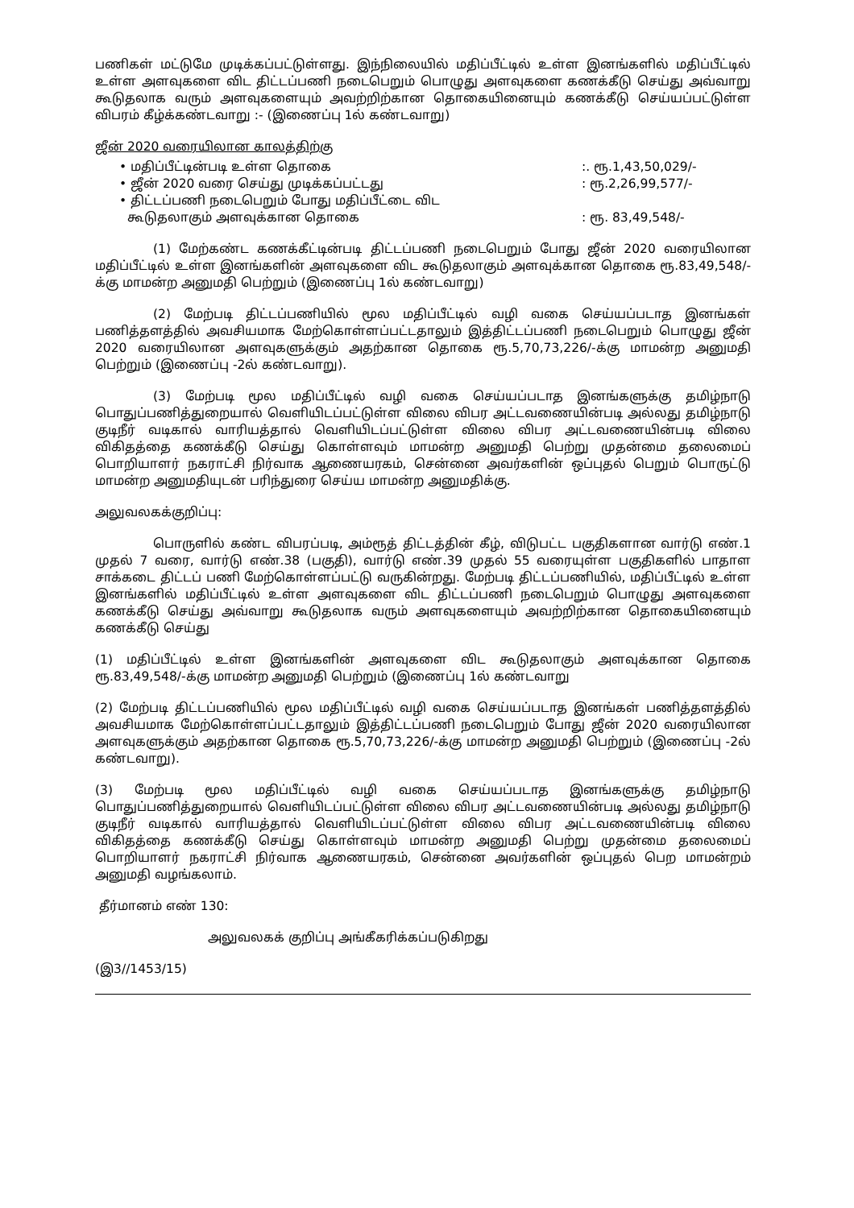பணிகள் மட்டுமே முடிக்கப்பட்டுள்ளது. இந்நிலையில் மதிப்பீட்டில் உள்ள இனங்களில் மதிப்பீட்டில் உள்ள அளவுகளை விட திட்டப்பணி நடைபெறும் பொழுது அளவுகளை கணக்கீடு செய்து அவ்வாறு கூடுதலாக வரும் அளவுகளையும் அவற்றிற்கான தொகையினையும் கணக்கீடு செய்யப்பட்டுள்ள விபரம் கீழ்க்கண்டவாறு :- (இணைப்பு 1ல் கண்டவாறு)
ஜீன் 2020 வரையிலான காலத்திற்கு
• மதிப்பீட்டின்படி உள்ள தொகை:. ரூ.1,43,50,029/-
• ஜீன் 2020 வரை செய்து முடிக்கப்பட்டது: ரூ.2,26,99,577/-
• திட்டப்பணி நடைபெறும் போது மதிப்பீட்டை விட
கூடுதலாகும் அளவுக்கான தொகை
: ரூ. 83,49,548/-
(1) மேற்கண்ட கணக்கீட்டின்படி திட்டப்பணி நடைபெறும் போது ஜீன் 2020 வரையிலான மதிப்பீட்டில் உள்ள இனங்களின் அளவுகளை விட கூடுதலாகும் அளவுக்கான தொகை ரூ.83,49,548/- க்கு மாமன்ற அனுமதி பெற்றும் (இணைப்பு 1ல் கண்டவாறு)
(2) மேற்படி திட்டப்பணியில் மூல மதிப்பீட்டில் வழி வகை செய்யப்படாத இனங்கள் பணித்தளத்தில் அவசியமாக மேற்கொள்ளப்பட்டதாலும் இத்திட்டப்பணி நடைபெறும் பொழுது ஜீன் 2020 வரையிலான அளவுகளுக்கும் அதற்கான தொகை ரூ.5,70,73,226/-க்கு மாமன்ற அனுமதி பெற்றும் (இணைப்பு -2ல் கண்டவாறு).
(3) மேற்படி மூல மதிப்பீட்டில் வழி வகை செய்யப்படாத இனங்களுக்கு தமிழ்நாடு பொதுப்பணித்துறையால் வெளியிடப்பட்டுள்ள விலை விபர அட்டவணையின்படி அல்லது தமிழ்நாடு குடிநீர் வடிகால் வாரியத்தால் வெளியிடப்பட்டுள்ள விலை விபர அட்டவணையின்படி விலை விகிதத்தை கணக்கீடு செய்து கொள்ளவும் மாமன்ற அனுமதி பெற்று முதன்மை தலைமைப் பொறியாளர் நகராட்சி நிர்வாக ஆணையரகம், சென்னை அவர்களின் ஒப்புதல் பெறும் பொருட்டு மாமன்ற அனுமதியுடன் பரிந்துரை செய்ய மாமன்ற அனுமதிக்கு.
அலுவலகக்குறிப்பு:
பொருளில் கண்ட விபரப்படி, அம்ரூத் திட்டத்தின் கீழ், விடுபட்ட பகுதிகளான வார்டு எண்.1 முதல் 7 வரை, வார்டு எண்.38 (பகுதி), வார்டு எண்.39 முதல் 55 வரையுள்ள பகுதிகளில் பாதாள சாக்கடை திட்டப் பணி மேற்கொள்ளப்பட்டு வருகின்றது. மேற்படி திட்டப்பணியில், மதிப்பீட்டில் உள்ள இனங்களில் மதிப்பீட்டில் உள்ள அளவுகளை விட திட்டப்பணி நடைபெறும் பொழுது அளவுகளை கணக்கீடு செய்து அவ்வாறு கூடுதலாக வரும் அளவுகளையும் அவற்றிற்கான தொகையினையும் கணக்கீடு செய்து
(1) மதிப்பீட்டில் உள்ள இனங்களின் அளவுகளை விட கூடுதலாகும் அளவுக்கான தொகை ரூ.83,49,548/-க்கு மாமன்ற அனுமதி பெற்றும் (இணைப்பு 1ல் கண்டவாறு
(2) மேற்படி திட்டப்பணியில் மூல மதிப்பீட்டில் வழி வகை செய்யப்படாத இனங்கள் பணித்தளத்தில் அவசியமாக மேற்கொள்ளப்பட்டதாலும் இத்திட்டப்பணி நடைபெறும் போது ஜீன் 2020 வரையிலான அளவுகளுக்கும் அதற்கான தொகை ரூ.5,70,73,226/-க்கு மாமன்ற அனுமதி பெற்றும் (இணைப்பு -2ல் கண்டவாறு).
(3) மேற்படி மூல மதிப்பீட்டில் வழி வகை செய்யப்படாத இனங்களுக்கு தமிழ்நாடு பொதுப்பணித்துறையால் வெளியிடப்பட்டுள்ள விலை விபர அட்டவணையின்படி அல்லது தமிழ்நாடு குடிநீர் வடிகால் வாரியத்தால் வெளியிடப்பட்டுள்ள விலை விபர அட்டவணையின்படி விலை விகிதத்தை கணக்கீடு செய்து கொள்ளவும் மாமன்ற அனுமதி பெற்று முதன்மை தலைமைப் பொறியாளர் நகராட்சி நிர்வாக ஆணையரகம், சென்னை அவர்களின் ஒப்புதல் பெற மாமன்றம் அனுமதி வழங்கலாம்.
தீர்மானம் எண் 130:
அலுவலகக் குறிப்பு அங்கீகரிக்கப்படுகிறது
(இ3//1453/15)